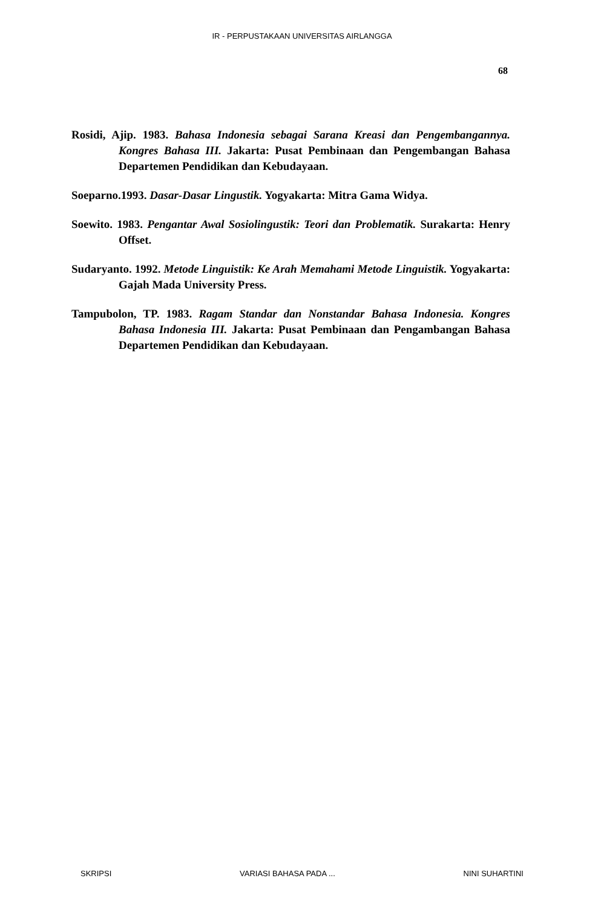IR - PERPUSTAKAAN UNIVERSITAS AIRLANGGA
68
Rosidi, Ajip. 1983. Bahasa Indonesia sebagai Sarana Kreasi dan Pengembangannya. Kongres Bahasa III. Jakarta: Pusat Pembinaan dan Pengembangan Bahasa Departemen Pendidikan dan Kebudayaan.
Soeparno.1993. Dasar-Dasar Lingustik. Yogyakarta: Mitra Gama Widya.
Soewito. 1983. Pengantar Awal Sosiolingustik: Teori dan Problematik. Surakarta: Henry Offset.
Sudaryanto. 1992. Metode Linguistik: Ke Arah Memahami Metode Linguistik. Yogyakarta: Gajah Mada University Press.
Tampubolon, TP. 1983. Ragam Standar dan Nonstandar Bahasa Indonesia. Kongres Bahasa Indonesia III. Jakarta: Pusat Pembinaan dan Pengambangan Bahasa Departemen Pendidikan dan Kebudayaan.
SKRIPSI VARIASI BAHASA PADA ... NINI SUHARTINI